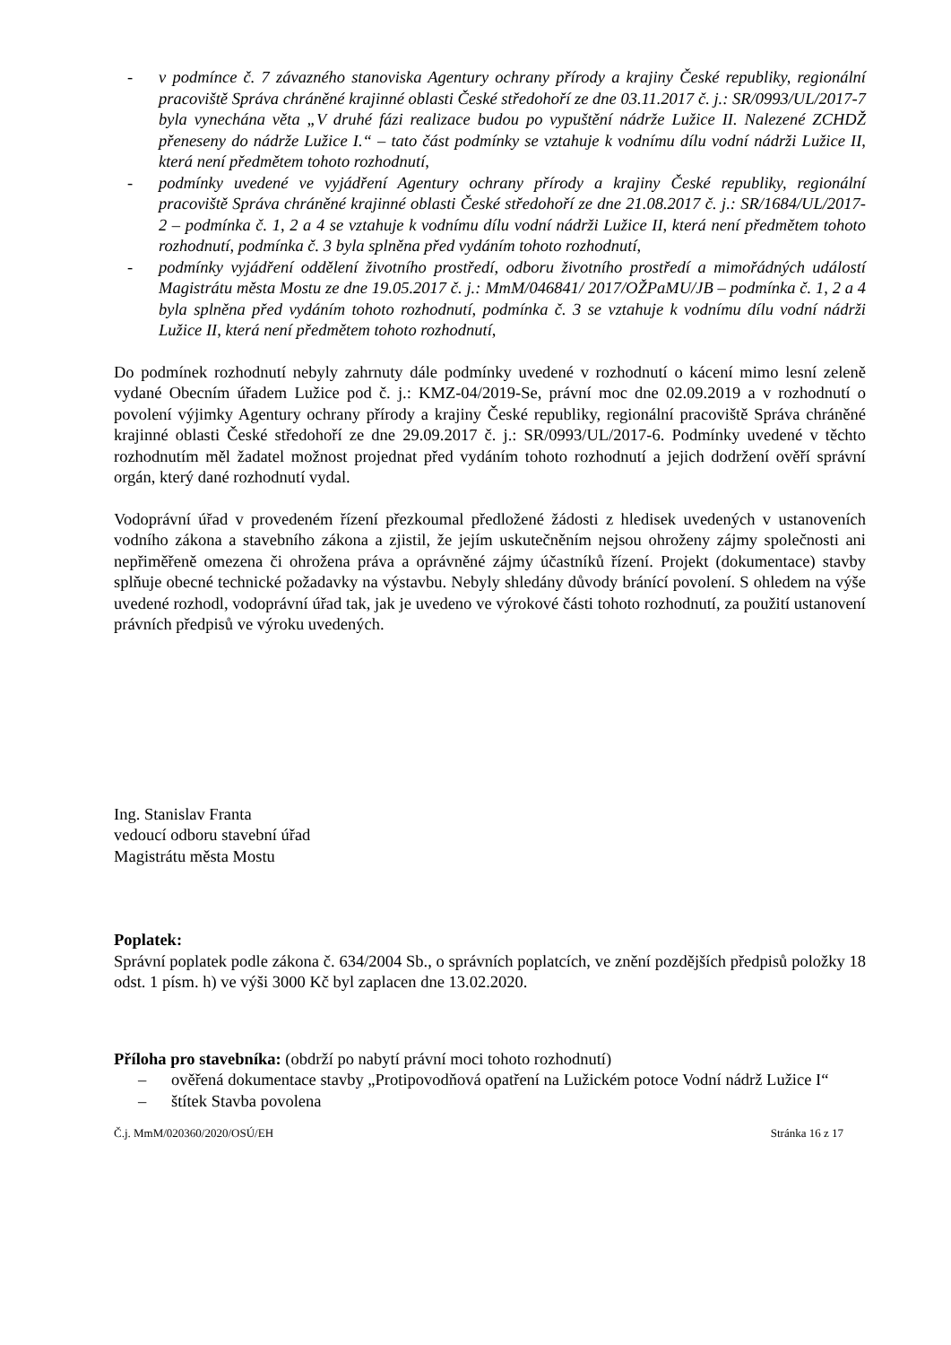- v podmínce č. 7 závazného stanoviska Agentury ochrany přírody a krajiny České republiky, regionální pracoviště Správa chráněné krajinné oblasti České středohoří ze dne 03.11.2017 č. j.: SR/0993/UL/2017-7 byla vynechána věta „V druhé fázi realizace budou po vypuštění nádrže Lužice II. Nalezené ZCHDŽ přeneseny do nádrže Lužice I.“ – tato část podmínky se vztahuje k vodnímu dílu vodní nádrži Lužice II, která není předmětem tohoto rozhodnutí,
- podmínky uvedené ve vyjádření Agentury ochrany přírody a krajiny České republiky, regionální pracoviště Správa chráněné krajinné oblasti České středohoří ze dne 21.08.2017 č. j.: SR/1684/UL/2017-2 – podmínka č. 1, 2 a 4 se vztahuje k vodnímu dílu vodní nádrži Lužice II, která není předmětem tohoto rozhodnutí, podmínka č. 3 byla splněna před vydáním tohoto rozhodnutí,
- podmínky vyjádření oddělení životního prostředí, odboru životního prostředí a mimořádných událostí Magistrátu města Mostu ze dne 19.05.2017 č. j.: MmM/046841/ 2017/OŽPaMU/JB – podmínka č. 1, 2 a 4 byla splněna před vydáním tohoto rozhodnutí, podmínka č. 3 se vztahuje k vodnímu dílu vodní nádrži Lužice II, která není předmětem tohoto rozhodnutí,
Do podmínek rozhodnutí nebyly zahrnuty dále podmínky uvedené v rozhodnutí o kácení mimo lesní zeleně vydané Obecním úřadem Lužice pod č. j.: KMZ-04/2019-Se, právní moc dne 02.09.2019 a v rozhodnutí o povolení výjimky Agentury ochrany přírody a krajiny České republiky, regionální pracoviště Správa chráněné krajinné oblasti České středohoří ze dne 29.09.2017 č. j.: SR/0993/UL/2017-6. Podmínky uvedené v těchto rozhodnutím měl žadatel možnost projednat před vydáním tohoto rozhodnutí a jejich dodržení ověří správní orgán, který dané rozhodnutí vydal.
Vodoprávní úřad v provedeném řízení přezkoumal předložené žádosti z hledisek uvedených v ustanoveních vodního zákona a stavebního zákona a zjistil, že jejím uskutečněním nejsou ohroženy zájmy společnosti ani nepřiměřeně omezena či ohrožena práva a oprávněné zájmy účastníků řízení. Projekt (dokumentace) stavby splňuje obecné technické požadavky na výstavbu. Nebyly shledány důvody bránící povolení. S ohledem na výše uvedené rozhodl, vodoprávní úřad tak, jak je uvedeno ve výrokové části tohoto rozhodnutí, za použití ustanovení právních předpisů ve výroku uvedených.
Ing. Stanislav Franta
vedoucí odboru stavební úřad
Magistrátu města Mostu
Poplatek:
Správní poplatek podle zákona č. 634/2004 Sb., o správních poplatcích, ve znění pozdějších předpisů položky 18 odst. 1 písm. h) ve výši 3000 Kč byl zaplacen dne 13.02.2020.
Příloha pro stavebníka: (obdrží po nabytí právní moci tohoto rozhodnutí)
– ověřená dokumentace stavby „Protipovodňová opatření na Lužickém potoce Vodní nádrž Lužice I“
– štítek Stavba povolena
Č.j. MmM/020360/2020/OSÚ/EH Stránka 16 z 17